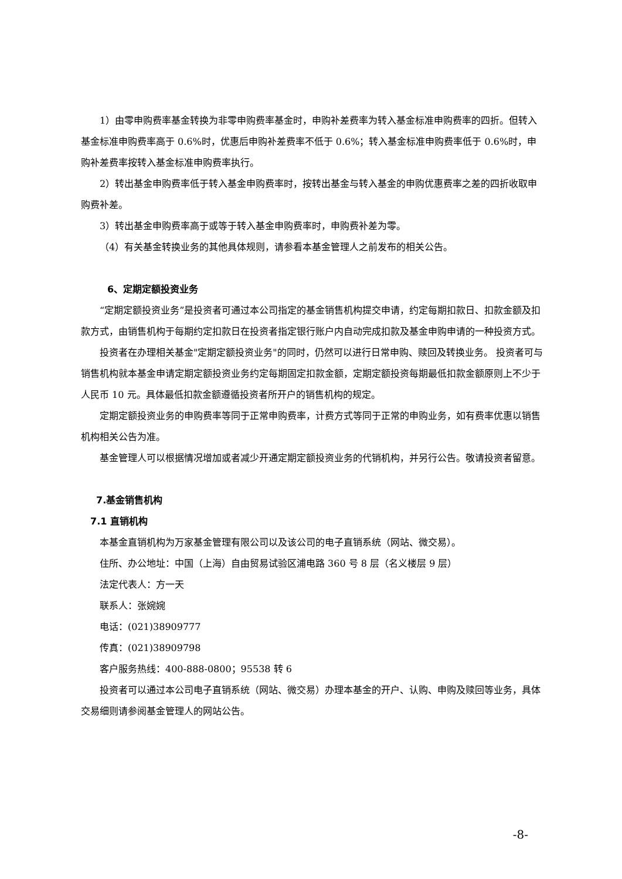1）由零申购费率基金转换为非零申购费率基金时，申购补差费率为转入基金标准申购费率的四折。但转入基金标准申购费率高于 0.6%时，优惠后申购补差费率不低于 0.6%；转入基金标准申购费率低于 0.6%时，申购补差费率按转入基金标准申购费率执行。
2）转出基金申购费率低于转入基金申购费率时，按转出基金与转入基金的申购优惠费率之差的四折收取申购费补差。
3）转出基金申购费率高于或等于转入基金申购费率时，申购费补差为零。
（4）有关基金转换业务的其他具体规则，请参看本基金管理人之前发布的相关公告。
6、定期定额投资业务
“定期定额投资业务”是投资者可通过本公司指定的基金销售机构提交申请，约定每期扣款日、扣款金额及扣款方式，由销售机构于每期约定扣款日在投资者指定银行账户内自动完成扣款及基金申购申请的一种投资方式。
投资者在办理相关基金"定期定额投资业务"的同时，仍然可以进行日常申购、赎回及转换业务。 投资者可与销售机构就本基金申请定期定额投资业务约定每期固定扣款金额，定期定额投资每期最低扣款金额原则上不少于人民币 10 元。具体最低扣款金额遵循投资者所开户的销售机构的规定。
定期定额投资业务的申购费率等同于正常申购费率，计费方式等同于正常的申购业务，如有费率优惠以销售机构相关公告为准。
基金管理人可以根据情况增加或者减少开通定期定额投资业务的代销机构，并另行公告。敬请投资者留意。
7.基金销售机构
7.1 直销机构
本基金直销机构为万家基金管理有限公司以及该公司的电子直销系统（网站、微交易）。
住所、办公地址：中国（上海）自由贸易试验区浦电路 360 号 8 层（名义楼层 9 层）
法定代表人：方一天
联系人：张婉婉
电话：(021)38909777
传真：(021)38909798
客户服务热线：400-888-0800；95538 转 6
投资者可以通过本公司电子直销系统（网站、微交易）办理本基金的开户、认购、申购及赎回等业务，具体交易细则请参阅基金管理人的网站公告。
-8-